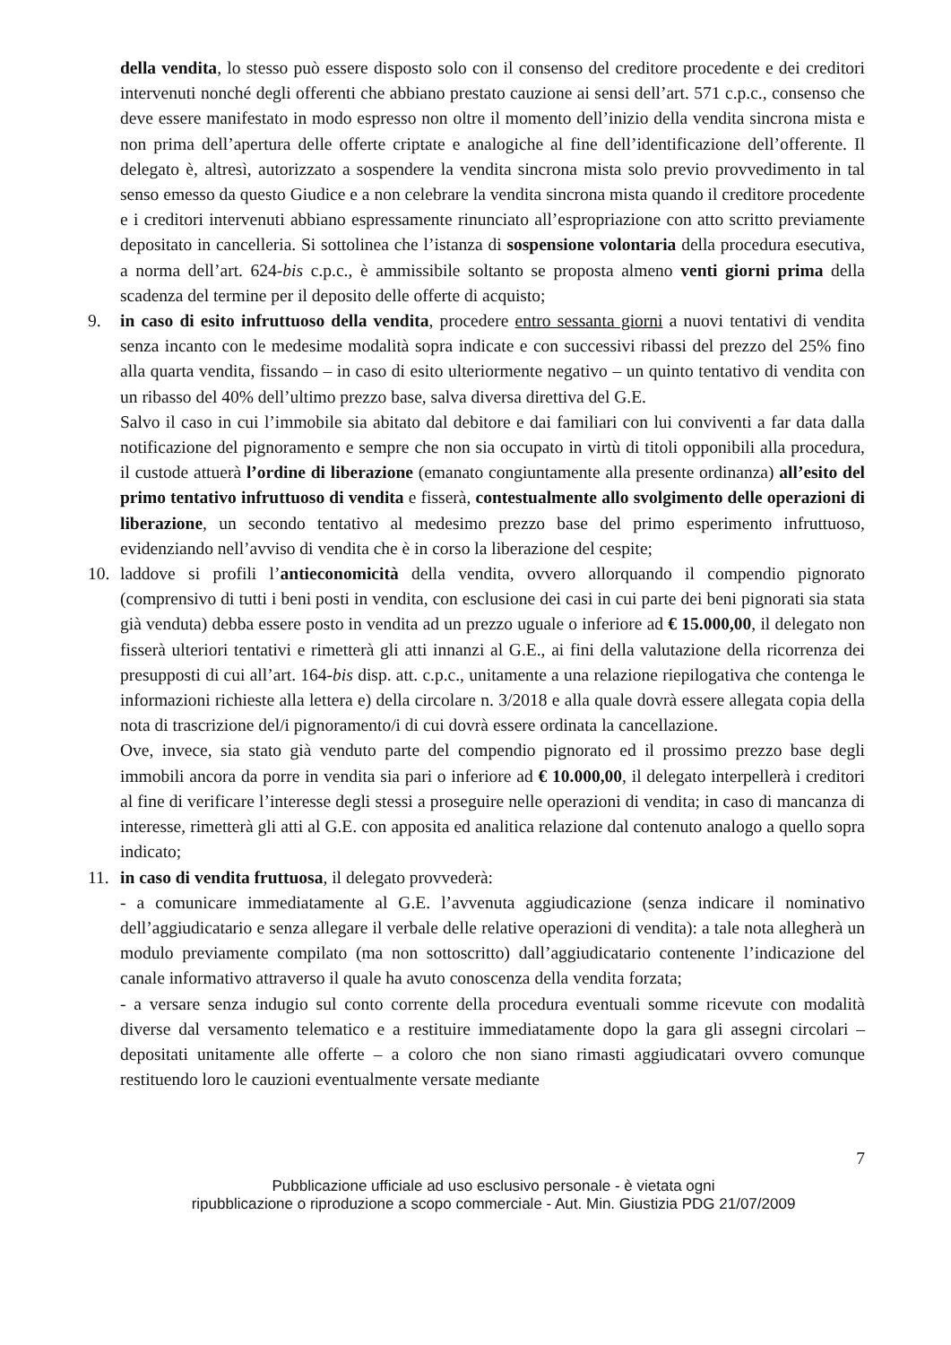della vendita, lo stesso può essere disposto solo con il consenso del creditore procedente e dei creditori intervenuti nonché degli offerenti che abbiano prestato cauzione ai sensi dell’art. 571 c.p.c., consenso che deve essere manifestato in modo espresso non oltre il momento dell’inizio della vendita sincrona mista e non prima dell’apertura delle offerte criptate e analogiche al fine dell’identificazione dell’offerente. Il delegato è, altresì, autorizzato a sospendere la vendita sincrona mista solo previo provvedimento in tal senso emesso da questo Giudice e a non celebrare la vendita sincrona mista quando il creditore procedente e i creditori intervenuti abbiano espressamente rinunciato all’espropriazione con atto scritto previamente depositato in cancelleria. Si sottolinea che l’istanza di sospensione volontaria della procedura esecutiva, a norma dell’art. 624-bis c.p.c., è ammissibile soltanto se proposta almeno venti giorni prima della scadenza del termine per il deposito delle offerte di acquisto;
9. in caso di esito infruttuoso della vendita, procedere entro sessanta giorni a nuovi tentativi di vendita senza incanto con le medesime modalità sopra indicate e con successivi ribassi del prezzo del 25% fino alla quarta vendita, fissando – in caso di esito ulteriormente negativo – un quinto tentativo di vendita con un ribasso del 40% dell’ultimo prezzo base, salva diversa direttiva del G.E.
Salvo il caso in cui l’immobile sia abitato dal debitore e dai familiari con lui conviventi a far data dalla notificazione del pignoramento e sempre che non sia occupato in virtù di titoli opponibili alla procedura, il custode attuerà l’ordine di liberazione (emanato congiuntamente alla presente ordinanza) all’esito del primo tentativo infruttuoso di vendita e fisserà, contestualmente allo svolgimento delle operazioni di liberazione, un secondo tentativo al medesimo prezzo base del primo esperimento infruttuoso, evidenziando nell’avviso di vendita che è in corso la liberazione del cespite;
10. laddove si profili l’antieconomicità della vendita, ovvero allorquando il compendio pignorato (comprensivo di tutti i beni posti in vendita, con esclusione dei casi in cui parte dei beni pignorati sia stata già venduta) debba essere posto in vendita ad un prezzo uguale o inferiore ad € 15.000,00, il delegato non fisserà ulteriori tentativi e rimetterà gli atti innanzi al G.E., ai fini della valutazione della ricorrenza dei presupposti di cui all’art. 164-bis disp. att. c.p.c., unitamente a una relazione riepilogativa che contenga le informazioni richieste alla lettera e) della circolare n. 3/2018 e alla quale dovrà essere allegata copia della nota di trascrizione del/i pignoramento/i di cui dovrà essere ordinata la cancellazione.
Ove, invece, sia stato già venduto parte del compendio pignorato ed il prossimo prezzo base degli immobili ancora da porre in vendita sia pari o inferiore ad € 10.000,00, il delegato interpellerà i creditori al fine di verificare l’interesse degli stessi a proseguire nelle operazioni di vendita; in caso di mancanza di interesse, rimetterà gli atti al G.E. con apposita ed analitica relazione dal contenuto analogo a quello sopra indicato;
11. in caso di vendita fruttuosa, il delegato provvederà:
- a comunicare immediatamente al G.E. l’avvenuta aggiudicazione (senza indicare il nominativo dell’aggiudicatario e senza allegare il verbale delle relative operazioni di vendita): a tale nota allegherà un modulo previamente compilato (ma non sottoscritto) dall’aggiudicatario contenente l’indicazione del canale informativo attraverso il quale ha avuto conoscenza della vendita forzata;
- a versare senza indugio sul conto corrente della procedura eventuali somme ricevute con modalità diverse dal versamento telematico e a restituire immediatamente dopo la gara gli assegni circolari – depositati unitamente alle offerte – a coloro che non siano rimasti aggiudicatari ovvero comunque restituendo loro le cauzioni eventualmente versate mediante
7
Pubblicazione ufficiale ad uso esclusivo personale - è vietata ogni
ripubblicazione o riproduzione a scopo commerciale - Aut. Min. Giustizia PDG 21/07/2009